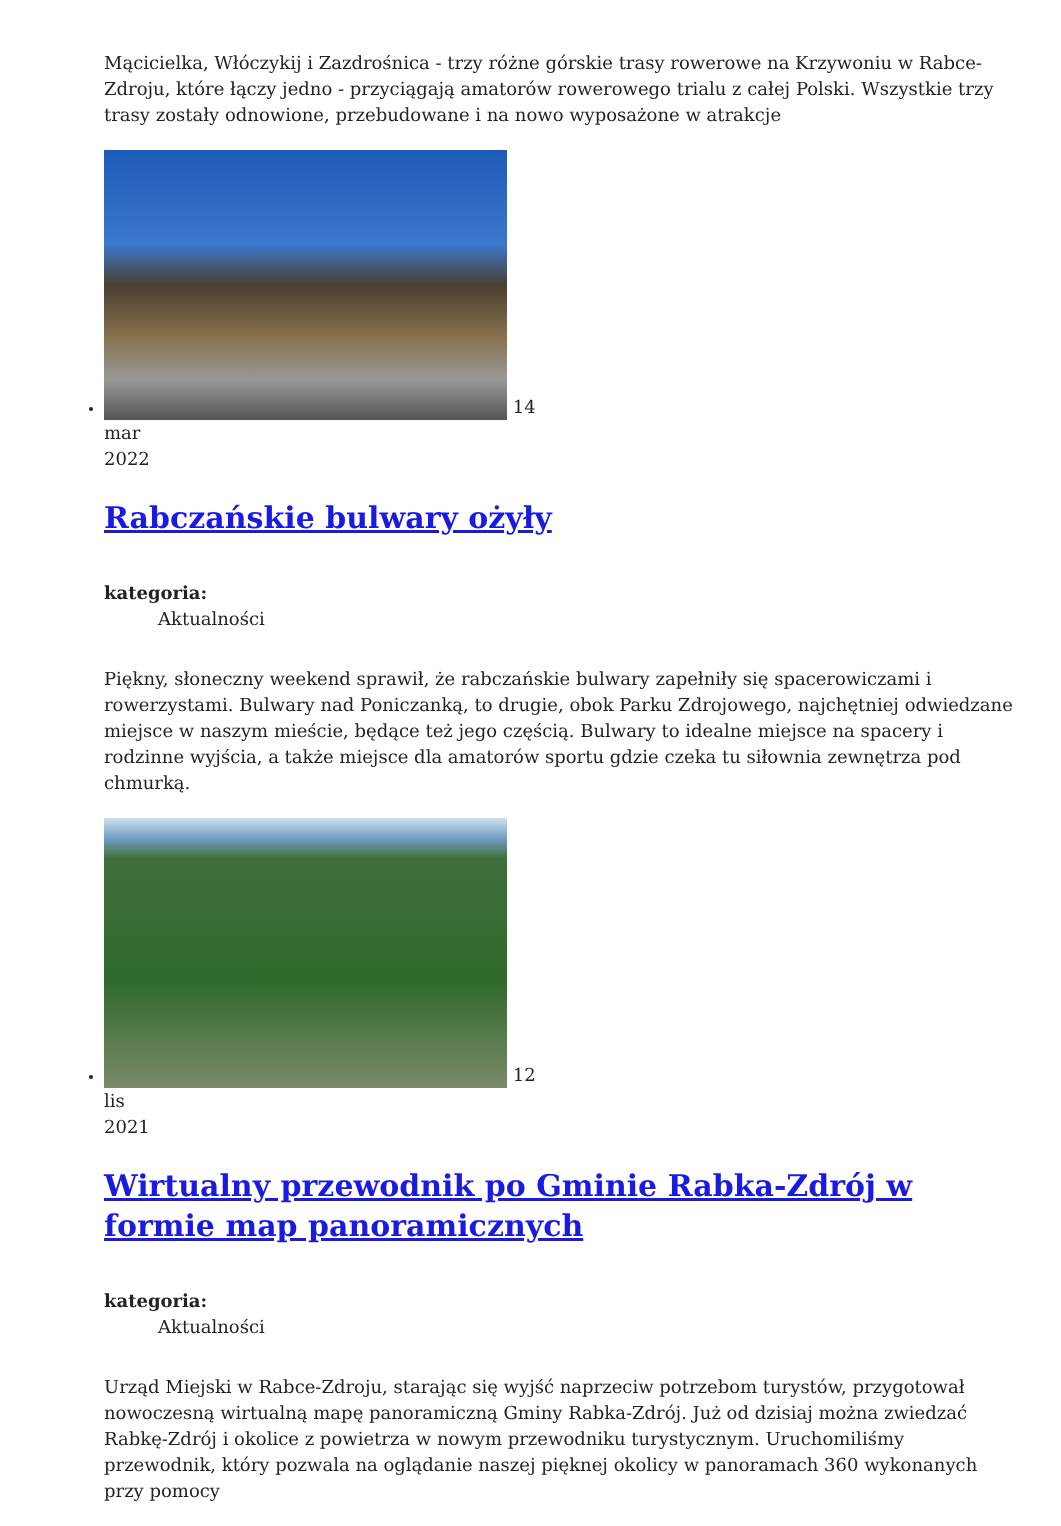Mącicielka, Włóczykij i Zazdrośnica - trzy różne górskie trasy rowerowe na Krzywoniu w Rabce-Zdroju, które łączy jedno - przyciągają amatorów rowerowego trialu z całej Polski. Wszystkie trzy trasy zostały odnowione, przebudowane i na nowo wyposażone w atrakcje
14
mar
2022
Rabczańskie bulwary ożyły
kategoria:
Aktualności
Piękny, słoneczny weekend sprawił, że rabczańskie bulwary zapełniły się spacerowiczami i rowerzystami. Bulwary nad Poniczanką, to drugie, obok Parku Zdrojowego, najchętniej odwiedzane miejsce w naszym mieście, będące też jego częścią. Bulwary to idealne miejsce na spacery i rodzinne wyjścia, a także miejsce dla amatorów sportu gdzie czeka tu siłownia zewnętrza pod chmurką.
12
lis
2021
Wirtualny przewodnik po Gminie Rabka-Zdrój w formie map panoramicznych
kategoria:
Aktualności
Urząd Miejski w Rabce-Zdroju, starając się wyjść naprzeciw potrzebom turystów, przygotował nowoczesną wirtualną mapę panoramiczną Gminy Rabka-Zdrój. Już od dzisiaj można zwiedzać Rabkę-Zdrój i okolice z powietrza w nowym przewodniku turystycznym. Uruchomiliśmy przewodnik, który pozwala na oglądanie naszej pięknej okolicy w panoramach 360 wykonanych przy pomocy